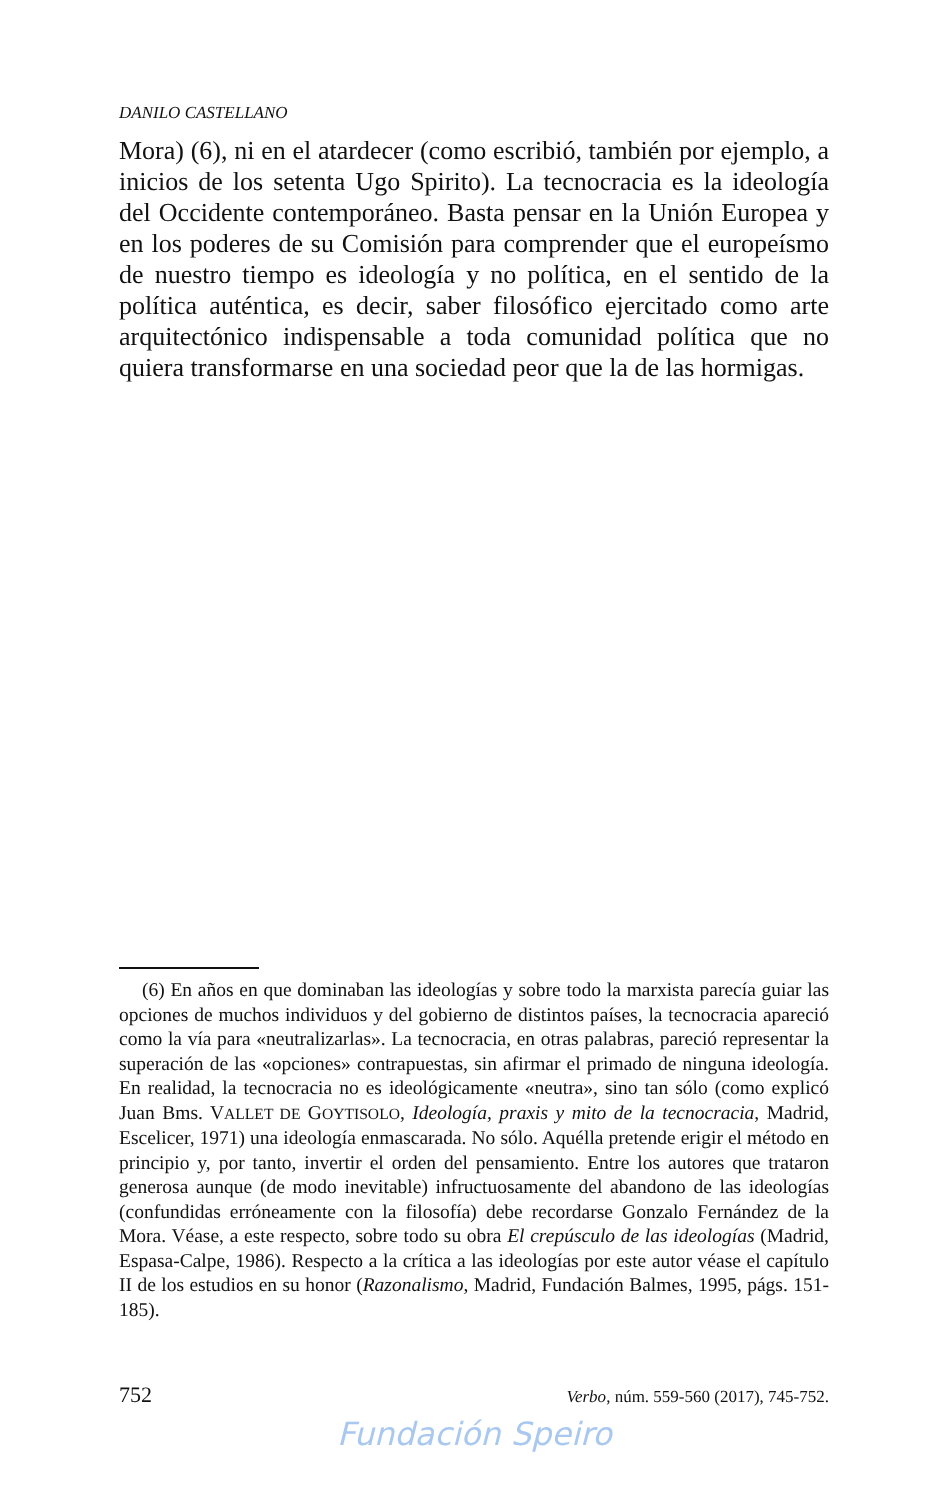DANILO CASTELLANO
Mora) (6), ni en el atardecer (como escribió, también por ejemplo, a inicios de los setenta Ugo Spirito). La tecnocracia es la ideología del Occidente contemporáneo. Basta pensar en la Unión Europea y en los poderes de su Comisión para comprender que el europeísmo de nuestro tiempo es ideología y no política, en el sentido de la política auténtica, es decir, saber filosófico ejercitado como arte arquitectónico indispensable a toda comunidad política que no quiera transformarse en una sociedad peor que la de las hormigas.
(6) En años en que dominaban las ideologías y sobre todo la marxista parecía guiar las opciones de muchos individuos y del gobierno de distintos países, la tecnocracia apareció como la vía para «neutralizarlas». La tecnocracia, en otras palabras, pareció representar la superación de las «opciones» contrapuestas, sin afirmar el primado de ninguna ideología. En realidad, la tecnocracia no es ideológicamente «neutra», sino tan sólo (como explicó Juan Bms. VALLET DE GOYTISOLO, Ideología, praxis y mito de la tecnocracia, Madrid, Escelicer, 1971) una ideología enmascarada. No sólo. Aquélla pretende erigir el método en principio y, por tanto, invertir el orden del pensamiento. Entre los autores que trataron generosa aunque (de modo inevitable) infructuosamente del abandono de las ideologías (confundidas erróneamente con la filosofía) debe recordarse Gonzalo Fernández de la Mora. Véase, a este respecto, sobre todo su obra El crepúsculo de las ideologías (Madrid, Espasa-Calpe, 1986). Respecto a la crítica a las ideologías por este autor véase el capítulo II de los estudios en su honor (Razonalismo, Madrid, Fundación Balmes, 1995, págs. 151-185).
752 Verbo, núm. 559-560 (2017), 745-752.
Fundación Speiro